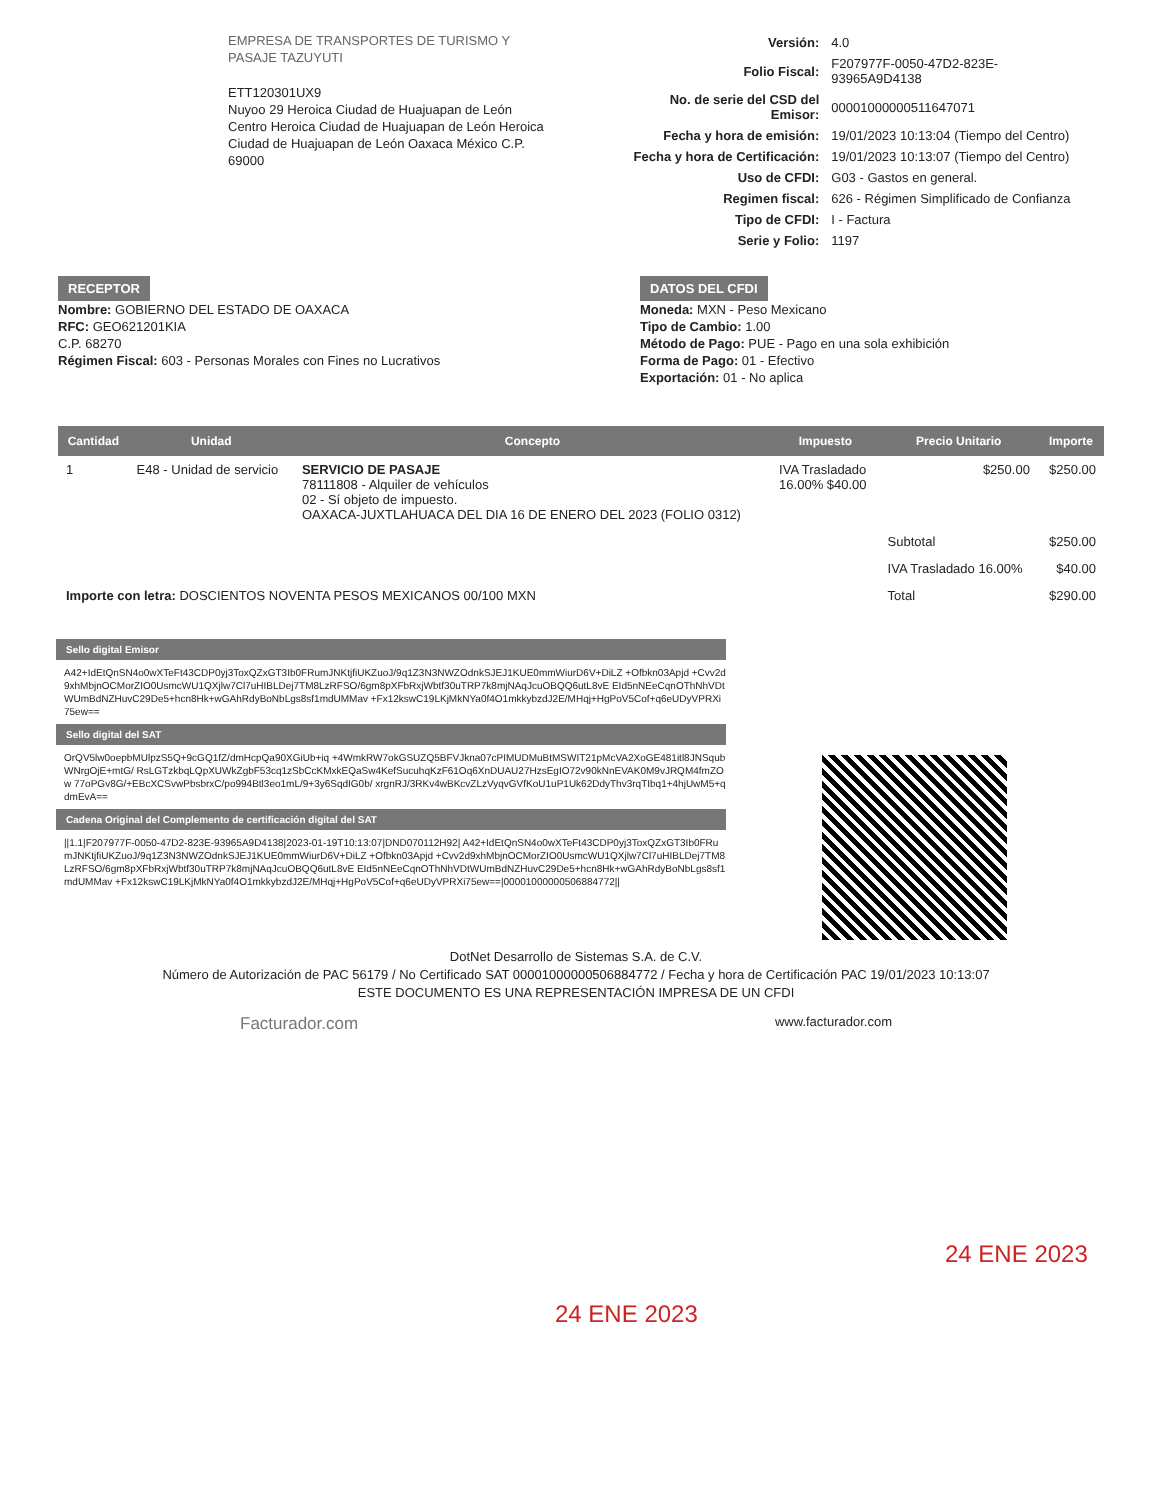EMPRESA DE TRANSPORTES DE TURISMO Y PASAJE TAZUYUTI
ETT120301UX9
Nuyoo 29 Heroica Ciudad de Huajuapan de León Centro Heroica Ciudad de Huajuapan de León Heroica Ciudad de Huajuapan de León Oaxaca México C.P. 69000
| Versión: | 4.0 |
| Folio Fiscal: | F207977F-0050-47D2-823E-93965A9D4138 |
| No. de serie del CSD del Emisor: | 00001000000511647071 |
| Fecha y hora de emisión: | 19/01/2023 10:13:04 (Tiempo del Centro) |
| Fecha y hora de Certificación: | 19/01/2023 10:13:07 (Tiempo del Centro) |
| Uso de CFDI: | G03 - Gastos en general. |
| Regimen fiscal: | 626 - Régimen Simplificado de Confianza |
| Tipo de CFDI: | I - Factura |
| Serie y Folio: | 1197 |
RECEPTOR
Nombre: GOBIERNO DEL ESTADO DE OAXACA
RFC: GEO621201KIA
C.P. 68270
Régimen Fiscal: 603 - Personas Morales con Fines no Lucrativos
DATOS DEL CFDI
Moneda: MXN - Peso Mexicano
Tipo de Cambio: 1.00
Método de Pago: PUE - Pago en una sola exhibición
Forma de Pago: 01 - Efectivo
Exportación: 01 - No aplica
| Cantidad | Unidad | Concepto | Impuesto | Precio Unitario | Importe |
| --- | --- | --- | --- | --- | --- |
| 1 | E48 - Unidad de servicio | SERVICIO DE PASAJE 78111808 - Alquiler de vehículos 02 - Sí objeto de impuesto. OAXACA-JUXTLAHUACA DEL DIA 16 DE ENERO DEL 2023 (FOLIO 0312) | IVA Trasladado 16.00% $40.00 | $250.00 | $250.00 |
| | | | | Subtotal | $250.00 |
| | | | | IVA Trasladado 16.00% | $40.00 |
| Importe con letra: DOSCIENTOS NOVENTA PESOS MEXICANOS 00/100 MXN | | | | Total | $290.00 |
Sello digital Emisor
A42+IdEtQnSN4o0wXTeFt43CDP0yj3ToxQZxGT3Ib0FRumJNKtjfiUKZuoJ/9q1Z3N3NWZOdnkSJEJ1KUE0mmWiurD6V+DiLZ +Ofbkn03Apjd +Cvv2d9xhMbjnOCMorZIO0UsmcWU1QXjlw7Cl7uHIBLDej7TM8LzRFSO/6gm8pXFbRxjWbtf30uTRP7k8mjNAqJcuOBQQ6utL8vE EId5nNEeCqnOThNhVDtWUmBdNZHuvC29De5+hcn8Hk+wGAhRdyBoNbLgs8sf1mdUMMav +Fx12kswC19LKjMkNYa0f4O1mkkybzdJ2E/MHqj+HgPoV5Cof+q6eUDyVPRXi75ew==
Sello digital del SAT
OrQV5lw0oepbMUlpzS5Q+9cGQ1fZ/dmHcpQa90XGiUb+iq +4WmkRW7okGSUZQ5BFVJkna07cPIMUDMuBtMSWIT21pMcVA2XoGE481itl8JNSqubWNrgOjE+mtG/ RsLGTzkbqLQpXUWkZgbF53cq1zSbCcKMxkEQaSw4KefSucuhqKzF61Oq6XnDUAU27HzsEgIO72v90kNnEVAK0M9vJRQM4fmZOw 77oPGv8G/+EBcXCSvwPbsbrxC/po994Btl3eo1mL/9+3y6SqdIG0b/ xrgnRJ/3RKv4wBKcvZLzVyqvGVfKoU1uP1Uk62DdyThv3rqTIbq1+4hjUwM5+qdmEvA==
Cadena Original del Complemento de certificación digital del SAT
||1.1|F207977F-0050-47D2-823E-93965A9D4138|2023-01-19T10:13:07|DND070112H92| A42+IdEtQnSN4o0wXTeFt43CDP0yj3ToxQZxGT3Ib0FRumJNKtjfiUKZuoJ/9q1Z3N3NWZOdnkSJEJ1KUE0mmWiurD6V+DiLZ +Ofbkn03Apjd +Cvv2d9xhMbjnOCMorZIO0UsmcWU1QXjlw7Cl7uHIBLDej7TM8LzRFSO/6gm8pXFbRxjWbtf30uTRP7k8mjNAqJcuOBQQ6utL8vE EId5nNEeCqnOThNhVDtWUmBdNZHuvC29De5+hcn8Hk+wGAhRdyBoNbLgs8sf1mdUMMav +Fx12kswC19LKjMkNYa0f4O1mkkybzdJ2E/MHqj+HgPoV5Cof+q6eUDyVPRXi75ew==|00001000000506884772||
DotNet Desarrollo de Sistemas S.A. de C.V.
Número de Autorización de PAC 56179 / No Certificado SAT 00001000000506884772 / Fecha y hora de Certificación PAC 19/01/2023 10:13:07
ESTE DOCUMENTO ES UNA REPRESENTACIÓN IMPRESA DE UN CFDI
Facturador.com www.facturador.com
24 ENE 2023
24 ENE 2023